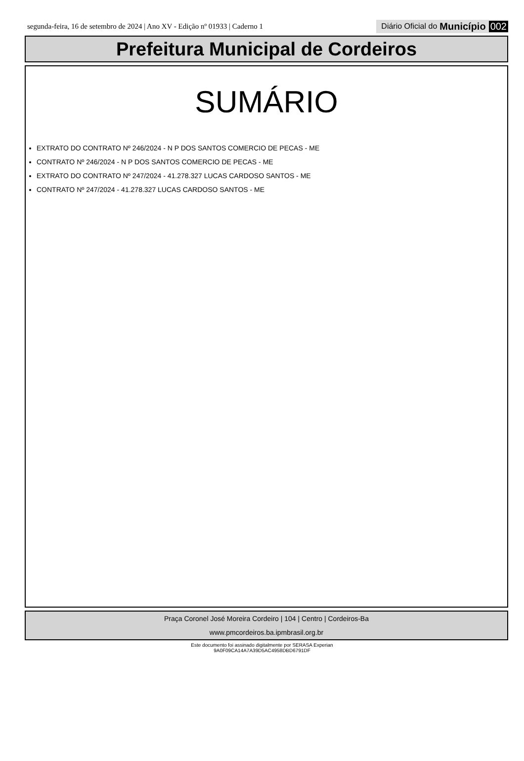segunda-feira, 16 de setembro de 2024 | Ano XV - Edição nº 01933 | Caderno 1
Diário Oficial do Município 002
Prefeitura Municipal de Cordeiros
SUMÁRIO
EXTRATO DO CONTRATO Nº 246/2024 - N P DOS SANTOS COMERCIO DE PECAS - ME
CONTRATO Nº 246/2024 - N P DOS SANTOS COMERCIO DE PECAS - ME
EXTRATO DO CONTRATO Nº 247/2024 - 41.278.327 LUCAS CARDOSO SANTOS - ME
CONTRATO Nº 247/2024 - 41.278.327 LUCAS CARDOSO SANTOS - ME
Praça Coronel José Moreira Cordeiro | 104 | Centro | Cordeiros-Ba
www.pmcordeiros.ba.ipmbrasil.org.br
Este documento foi assinado digitalmente por SERASA Experian
9A0F09CA14A7A39D5AC4958DBD6791DF